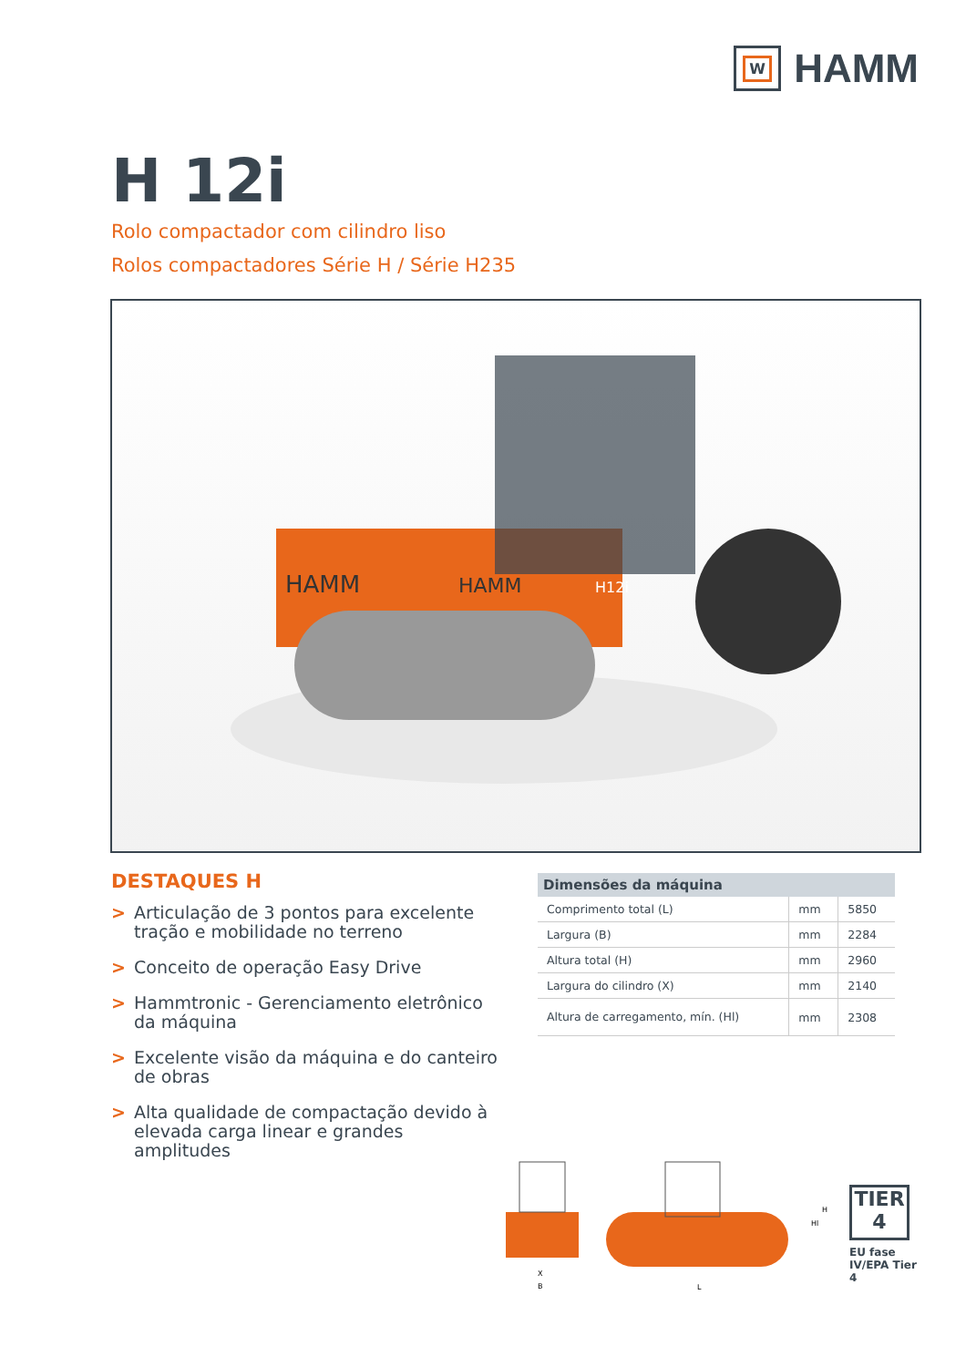W
HAMM
H 12i
Rolo compactador com cilindro liso
Rolos compactadores Série H / Série H235
HAMM
HAMM
H12i
DESTAQUES H
> Articulação de 3 pontos para excelente tração e mobilidade no terreno
> Conceito de operação Easy Drive
> Hammtronic - Gerenciamento eletrônico da máquina
> Excelente visão da máquina e do canteiro de obras
> Alta qualidade de compactação devido à elevada carga linear e grandes amplitudes
| Dimensões da máquina | | |
| --- | --- | --- |
| Comprimento total (L) | mm | 5850 |
| Largura (B) | mm | 2284 |
| Altura total (H) | mm | 2960 |
| Largura do cilindro (X) | mm | 2140 |
| Altura de carregamento, mín. (Hl) | mm | 2308 |
X
B
L
H
Hl
TIER
4
EU fase IV/EPA Tier 4